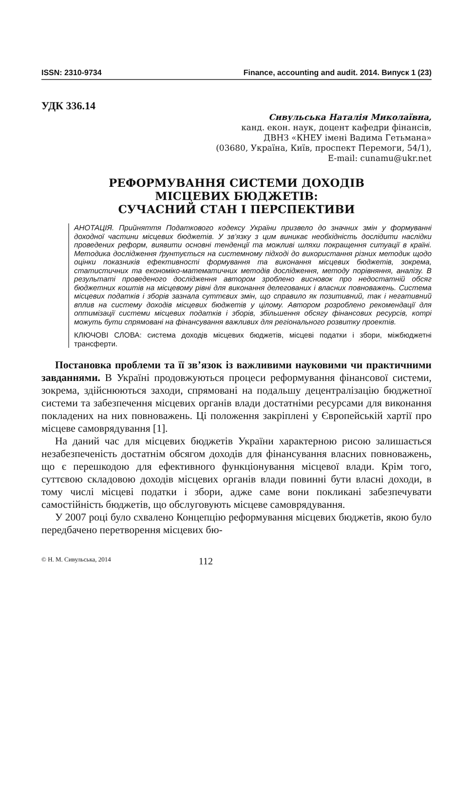ISSN: 2310-9734 Finance, accounting and audit. 2014. Випуск 1 (23)
УДК 336.14
Сивульська Наталія Миколаївна,
канд. екон. наук, доцент кафедри фінансів,
ДВНЗ «КНЕУ імені Вадима Гетьмана»
(03680, Україна, Київ, проспект Перемоги, 54/1),
E-mail: cunamu@ukr.net
РЕФОРМУВАННЯ СИСТЕМИ ДОХОДІВ
МІСЦЕВИХ БЮДЖЕТІВ:
СУЧАСНИЙ СТАН І ПЕРСПЕКТИВИ
АНОТАЦІЯ. Прийняття Податкового кодексу України призвело до значних змін у формуванні доходної частини місцевих бюджетів. У зв’язку з цим виникає необхідність дослідити наслідки проведених реформ, виявити основні тенденції та можливі шляхи покращення ситуації в країні. Методика дослідження ґрунтується на системному підході до використання різних методик щодо оцінки показників ефективності формування та виконання місцевих бюджетів, зокрема, статистичних та економіко-математичних методів дослідження, методу порівняння, аналізу. В результаті проведеного дослідження автором зроблено висновок про недостатній обсяг бюджетних коштів на місцевому рівні для виконання делегованих і власних повноважень. Система місцевих податків і зборів зазнала суттєвих змін, що справило як позитивний, так і негативний вплив на систему доходів місцевих бюджетів у цілому. Автором розроблено рекомендації для оптимізації системи місцевих податків і зборів, збільшення обсягу фінансових ресурсів, котрі можуть бути спрямовані на фінансування важливих для регіонального розвитку проектів.
КЛЮЧОВІ СЛОВА: система доходів місцевих бюджетів, місцеві податки і збори, міжбюджетні трансферти.
Постановка проблеми та її зв’язок із важливими науковими чи практичними завданнями. В Україні продовжуються процеси реформування фінансової системи, зокрема, здійснюються заходи, спрямовані на подальшу децентралізацію бюджетної системи та забезпечення місцевих органів влади достатніми ресурсами для виконання покладених на них повноважень. Ці положення закріплені у Європейській хартії про місцеве самоврядування [1].
На даний час для місцевих бюджетів України характерною рисою залишається незабезпеченість достатнім обсягом доходів для фінансування власних повноважень, що є перешкодою для ефективного функціонування місцевої влади. Крім того, суттєвою складовою доходів місцевих органів влади повинні бути власні доходи, в тому числі місцеві податки і збори, адже саме вони покликані забезпечувати самостійність бюджетів, що обслуговують місцеве самоврядування.
У 2007 році було схвалено Концепцію реформування місцевих бюджетів, якою було передбачено перетворення місцевих бю-
© Н. М. Сивульська, 2014 112